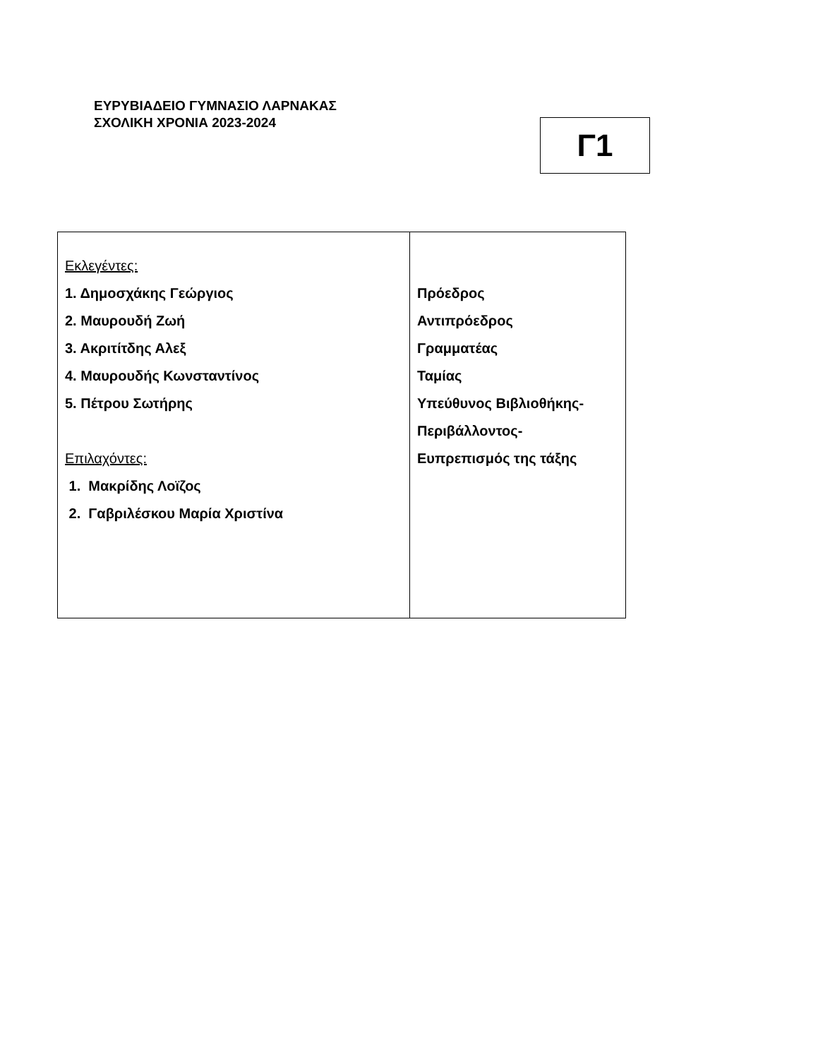ΕΥΡΥΒΙΑΔΕΙΟ ΓΥΜΝΑΣΙΟ ΛΑΡΝΑΚΑΣ
ΣΧΟΛΙΚΗ ΧΡΟΝΙΑ 2023-2024
Γ1
| Εκλεγέντες: 1. Δημοσχάκης Γεώργιος 2. Μαυρουδή Ζωή 3. Ακριτίτδης Αλεξ 4. Μαυρουδής Κωνσταντίνος 5. Πέτρου Σωτήρης Επιλαχόντες: 1. Μακρίδης Λοϊζος 2. Γαβριλέσκου Μαρία Χριστίνα | Πρόεδρος Αντιπρόεδρος Γραμματέας Ταμίας Υπεύθυνος Βιβλιοθήκης- Περιβάλλοντος- Ευπρεπισμός της τάξης |